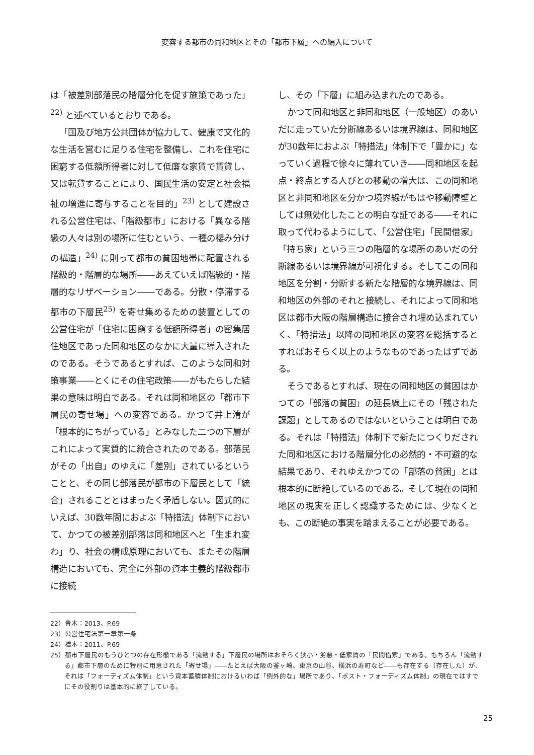変容する都市の同和地区とその「都市下層」への編入について
は「被差別部落民の階層分化を促す施策であった」<sup>22)</sup> と述べているとおりである。
「国及び地方公共団体が協力して、健康で文化的な生活を営むに足りる住宅を整備し、これを住宅に困窮する低額所得者に対して低廉な家賃で賃貸し、又は転貸することにより、国民生活の安定と社会福祉の増進に寄与することを目的」<sup>23)</sup> として建設される公営住宅は、「階級都市」における「異なる階級の人々は別の場所に住むという、一種の棲み分けの構造」<sup>24)</sup> に則って都市の貧困地帯に配置される階級的・階層的な場所――あえていえば階級的・階層的なリザベーション――である。分散・停滞する都市の下層民<sup>25)</sup> を寄せ集めるための装置としての公営住宅が「住宅に困窮する低額所得者」の密集居住地区であった同和地区のなかに大量に導入されたのである。そうであるとすれば、このような同和対策事業――とくにその住宅政策――がもたらした結果の意味は明白である。それは同和地区の「都市下層民の寄せ場」への変容である。かつて井上清が「根本的にちがっている」とみなした二つの下層がこれによって実質的に統合されたのである。部落民がその「出自」のゆえに「差別」されているということと、その同じ部落民が都市の下層民として「統合」されることとはまったく矛盾しない。図式的にいえば、30数年間におよぶ「特措法」体制下において、かつての被差別部落は同和地区へと「生まれ変わ」り、社会の構成原理においても、またその階層構造においても、完全に外部の資本主義的階級都市に接続
し、その「下層」に組み込まれたのである。
かつて同和地区と非同和地区（一般地区）のあいだに走っていた分断線あるいは境界線は、同和地区が30数年におよぶ「特措法」体制下で「豊かに」なっていく過程で徐々に薄れていき――同和地区を起点・終点とする人びとの移動の増大は、この同和地区と非同和地区を分かつ境界線がもはや移動障壁としては無効化したことの明白な証である――それに取って代わるようにして、「公営住宅」「民間借家」「持ち家」という三つの階層的な場所のあいだの分断線あるいは境界線が可視化する。そしてこの同和地区を分割・分断する新たな階層的な境界線は、同和地区の外部のそれと接続し、それによって同和地区は都市大阪の階層構造に接合され埋め込まれていく、「特措法」以降の同和地区の変容を総括するとすればおそらく以上のようなものであったはずである。
そうであるとすれば、現在の同和地区の貧困はかつての「部落の貧困」の延長線上にその「残された課題」としてあるのではないということは明白である。それは「特措法」体制下で新たにつくりだされた同和地区における階層分化の必然的・不可避的な結果であり、それゆえかつての「部落の貧困」とは根本的に断絶しているのである。そして現在の同和地区の現実を正しく認識するためには、少なくとも、この断絶の事実を踏まえることが必要である。
22）青木：2013、P.69
23）公営住宅法第一章第一条
24）橋本：2011、P.69
25）都市下層民のもうひとつの存在形態である「流動する」下層民の場所はおそらく狭小・劣悪・低家賃の「民間借家」である。もちろん「流動する」都市下層のために特別に用意された「寄せ場」――たとえば大阪の釜ヶ崎、東京の山谷、横浜の寿町など――も存在する（存在した）が、それは「フォーディズム体制」という資本蓄積体制におけるいわば「例外的な」場所であり、「ポスト・フォーディズム体制」の現在ではすでにその役割りは基本的に終了している。
25